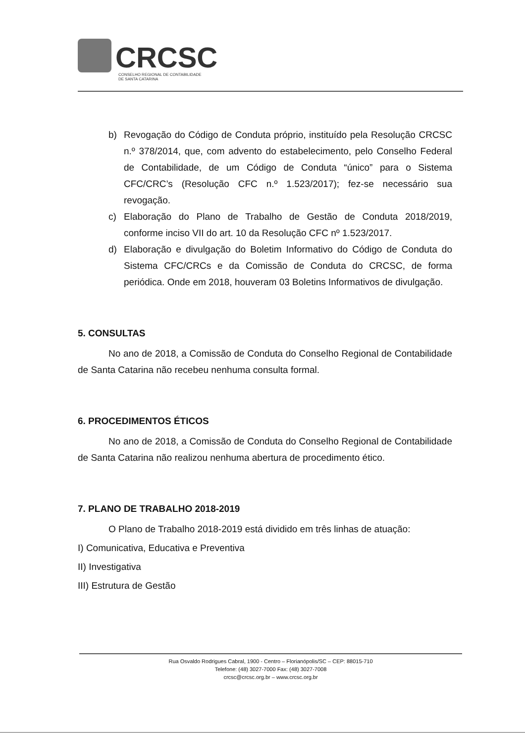CRCSC
CONSELHO REGIONAL DE CONTABILIDADE
DE SANTA CATARINA
b) Revogação do Código de Conduta próprio, instituído pela Resolução CRCSC n.º 378/2014, que, com advento do estabelecimento, pelo Conselho Federal de Contabilidade, de um Código de Conduta “único” para o Sistema CFC/CRC’s (Resolução CFC n.º 1.523/2017); fez-se necessário sua revogação.
c) Elaboração do Plano de Trabalho de Gestão de Conduta 2018/2019, conforme inciso VII do art. 10 da Resolução CFC nº 1.523/2017.
d) Elaboração e divulgação do Boletim Informativo do Código de Conduta do Sistema CFC/CRCs e da Comissão de Conduta do CRCSC, de forma periódica. Onde em 2018, houveram 03 Boletins Informativos de divulgação.
5. CONSULTAS
No ano de 2018, a Comissão de Conduta do Conselho Regional de Contabilidade de Santa Catarina não recebeu nenhuma consulta formal.
6. PROCEDIMENTOS ÉTICOS
No ano de 2018, a Comissão de Conduta do Conselho Regional de Contabilidade de Santa Catarina não realizou nenhuma abertura de procedimento ético.
7. PLANO DE TRABALHO 2018-2019
O Plano de Trabalho 2018-2019 está dividido em três linhas de atuação:
I) Comunicativa, Educativa e Preventiva
II) Investigativa
III) Estrutura de Gestão
Rua Osvaldo Rodrigues Cabral, 1900 - Centro – Florianópolis/SC – CEP: 88015-710
Telefone: (48) 3027-7000 Fax: (48) 3027-7008
crcsc@crcsc.org.br – www.crcsc.org.br